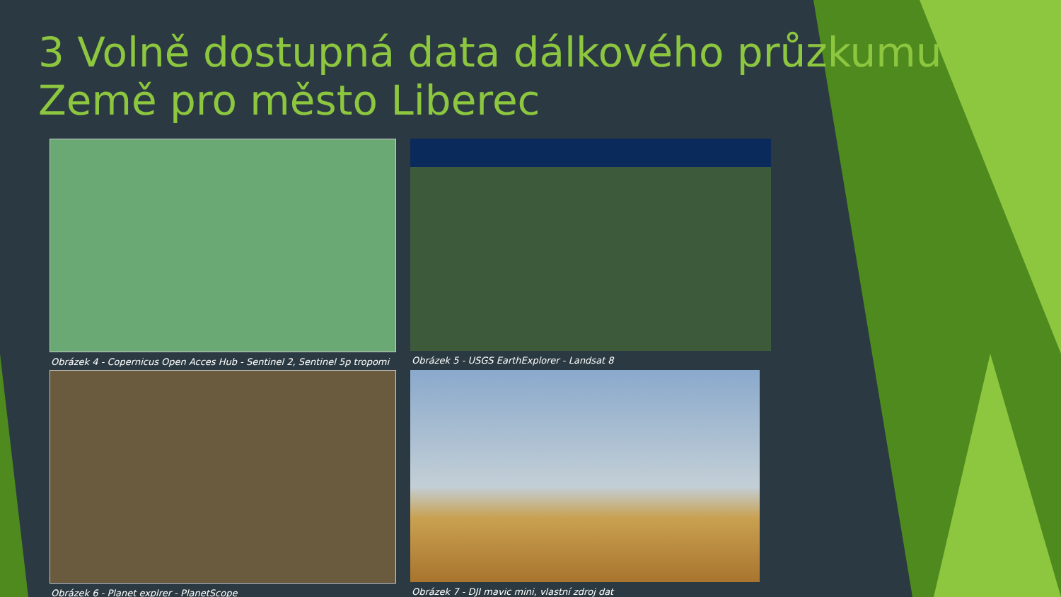3 Volně dostupná data dálkového průzkumu Země pro město Liberec
Obrázek 4 - Copernicus Open Acces Hub - Sentinel 2, Sentinel 5p tropomi
Obrázek 5 - USGS EarthExplorer - Landsat 8
Obrázek 6 - Planet explrer - PlanetScope
Obrázek 7 - DJI mavic mini, vlastní zdroj dat